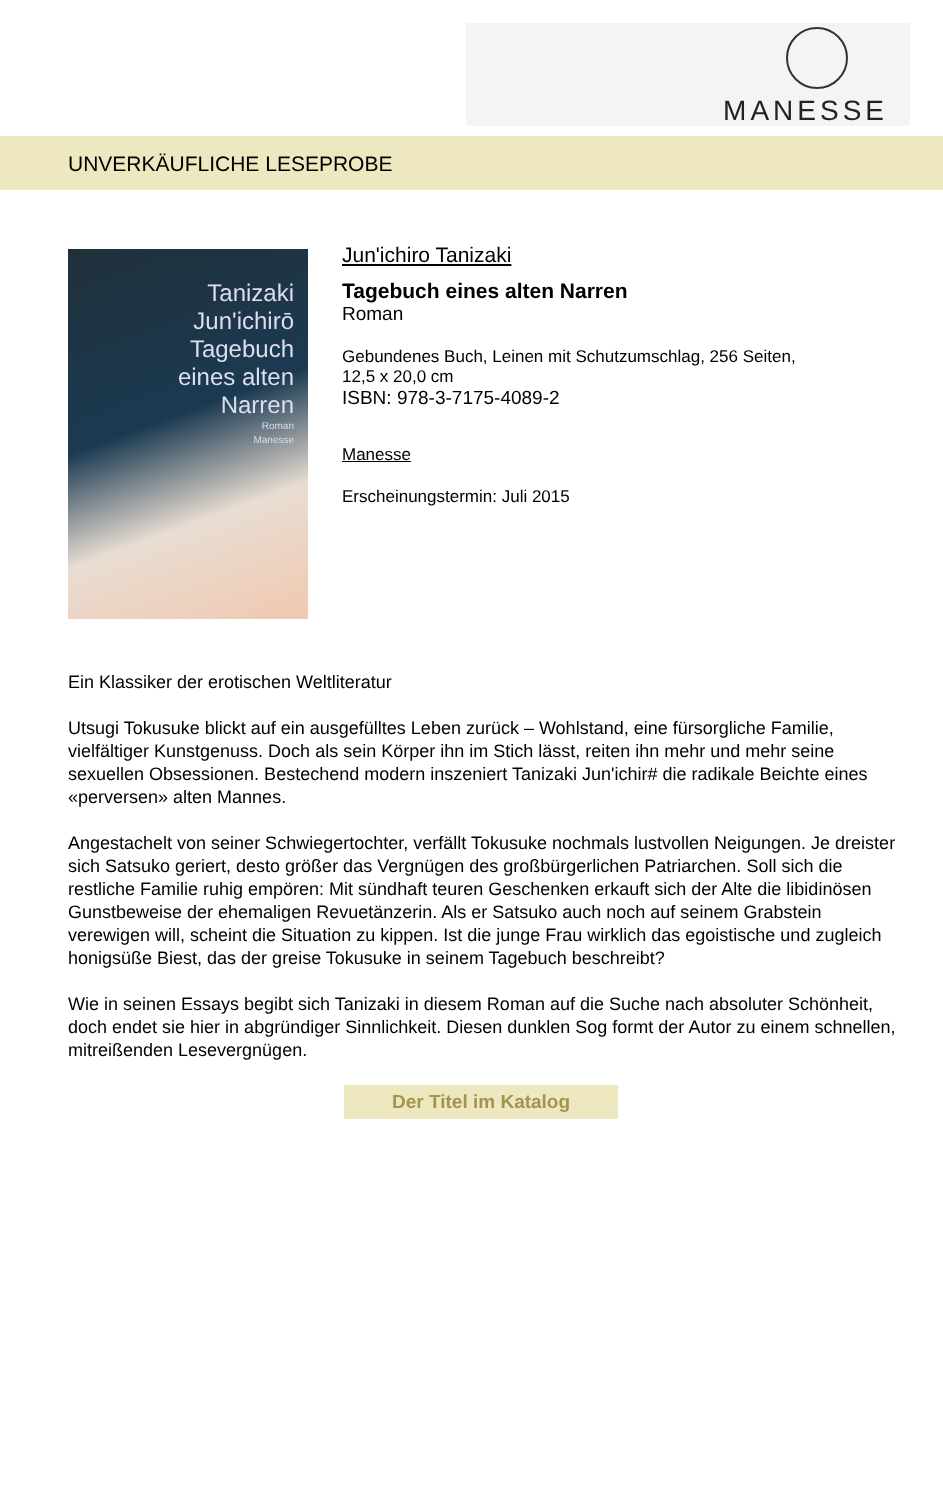MANESSE
UNVERKÄUFLICHE LESEPROBE
Tanizaki
Jun'ichirō
Tagebuch
eines alten
Narren
Roman
Manesse
Jun'ichiro Tanizaki
Tagebuch eines alten Narren
Roman
Gebundenes Buch, Leinen mit Schutzumschlag, 256 Seiten,
12,5 x 20,0 cm
ISBN: 978-3-7175-4089-2
Manesse
Erscheinungstermin: Juli 2015
Ein Klassiker der erotischen Weltliteratur
Utsugi Tokusuke blickt auf ein ausgefülltes Leben zurück – Wohlstand, eine fürsorgliche Familie, vielfältiger Kunstgenuss. Doch als sein Körper ihn im Stich lässt, reiten ihn mehr und mehr seine sexuellen Obsessionen. Bestechend modern inszeniert Tanizaki Jun'ichir# die radikale Beichte eines «perversen» alten Mannes.
Angestachelt von seiner Schwiegertochter, verfällt Tokusuke nochmals lustvollen Neigungen. Je dreister sich Satsuko geriert, desto größer das Vergnügen des großbürgerlichen Patriarchen. Soll sich die restliche Familie ruhig empören: Mit sündhaft teuren Geschenken erkauft sich der Alte die libidinösen Gunstbeweise der ehemaligen Revuetänzerin. Als er Satsuko auch noch auf seinem Grabstein verewigen will, scheint die Situation zu kippen. Ist die junge Frau wirklich das egoistische und zugleich honigsüße Biest, das der greise Tokusuke in seinem Tagebuch beschreibt?
Wie in seinen Essays begibt sich Tanizaki in diesem Roman auf die Suche nach absoluter Schönheit, doch endet sie hier in abgründiger Sinnlichkeit. Diesen dunklen Sog formt der Autor zu einem schnellen, mitreißenden Lesevergnügen.
Der Titel im Katalog